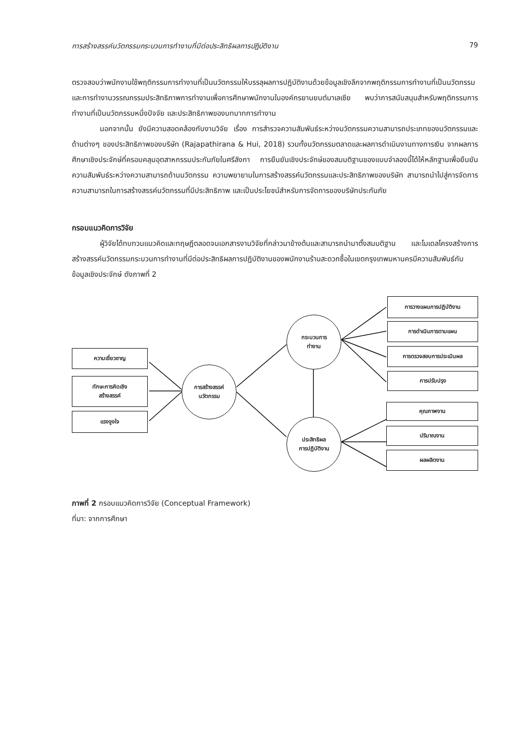การสร้างสรรค์นวัตกรรมกระบวนการทำงานที่มีต่อประสิทธิผลการปฏิบัติงาน 79
ตรวจสอบว่าพนักงานใช้พฤติกรรมการทำงานที่เป็นนวัตกรรมให้บรรลุผลการปฏิบัติงานด้วยข้อมูลเชิงลึกจากพฤติกรรมการทำงานที่เป็นนวัตกรรมและการทำงานวรรณกรรมประสิทธิภาพการทำงานเพื่อการศึกษาพนักงานในองค์กรยานยนต์มาเลเซีย พบว่าการสนับสนุนสำหรับพฤติกรรมการทำงานที่เป็นนวัตกรรมหนึ่งปัจจัย และประสิทธิภาพของบทบาทการทำงาน
นอกจากนั้น ยังมีความสอดคล้องกับงานวิจัย เรื่อง การสำรวจความสัมพันธ์ระหว่างนวัตกรรมความสามารถประเภทของนวัตกรรมและด้านต่างๆ ของประสิทธิภาพของบริษัท (Rajapathirana & Hui, 2018) รวมทั้งนวัตกรรมตลาดและผลการดำเนินงานทางการเงิน จากผลการศึกษาเชิงประจักษ์ที่ครอบคลุมอุตสาหกรรมประกันภัยในศรีลังกา การยืนยันเชิงประจักษ์ของสมมติฐานของแบบจำลองนี้ได้ให้หลักฐานเพื่อยืนยันความสัมพันธ์ระหว่างความสามารถด้านนวัตกรรม ความพยายามในการสร้างสรรค์นวัตกรรมและประสิทธิภาพของบริษัท สามารถนำไปสู่การจัดการความสามารถในการสร้างสรรค์นวัตกรรมที่มีประสิทธิภาพ และเป็นประโยชน์สำหรับการจัดการของบริษัทประกันภัย
กรอบแนวคิดการวิจัย
ผู้วิจัยได้ทบทวนแนวคิดและทฤษฎีตลอดจนเอกสารงานวิจัยที่กล่าวมาข้างต้นและสามารถนำมาตั้งสมมติฐาน และโมเดลโครงสร้างการสร้างสรรค์นวัตกรรมกระบวนการทำงานที่มีต่อประสิทธิผลการปฏิบัติงานของพนักงานร้านสะดวกซื้อในเขตกรุงเทพมหานครมีความสัมพันธ์กับข้อมูลเชิงประจักษ์ ดังภาพที่ 2
ความเชี่ยวชาญ
ทักษะการคิดเชิง
สร้างสรรค์
แรงจูงใจ
การสร้างสรรค์
นวัตกรรม
กระบวนการ
ทำงาน
ประสิทธิผล
การปฏิบัติงาน
การวางแผนการปฏิบัติงาน
การดำเนินการตามแผน
การตรวจสอบการประเมินผล
การปรับปรุง
คุณภาพงาน
ปริมาณงาน
ผลผลิตงาน
ภาพที่ 2 กรอบแนวคิดการวิจัย (Conceptual Framework)
ที่มา: จากการศึกษา